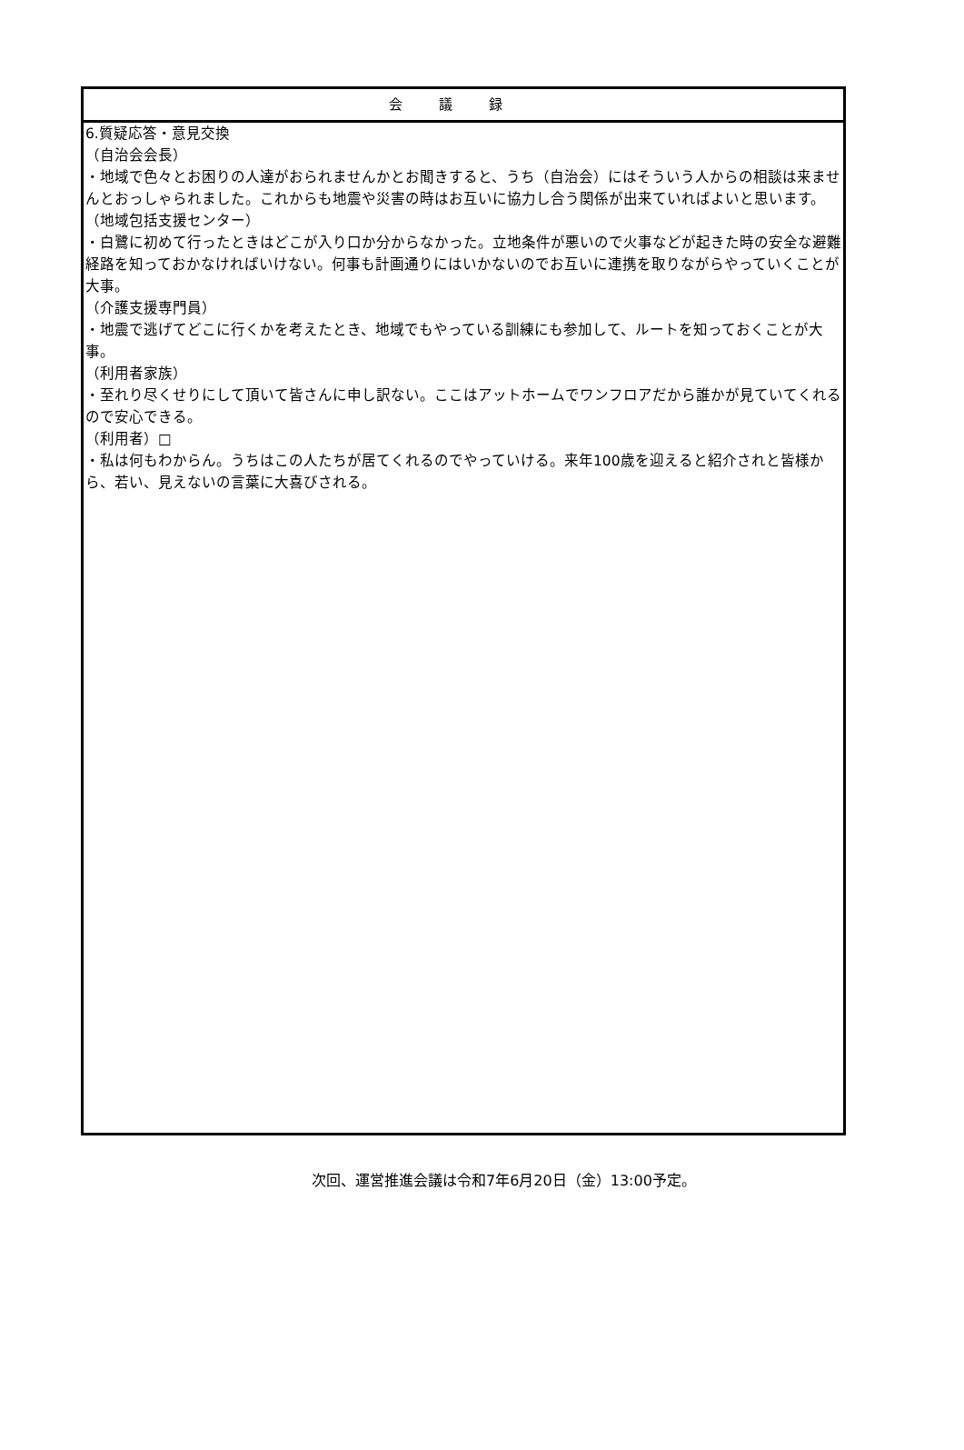会議録
6.質疑応答・意見交換
（自治会会長）
・地域で色々とお困りの人達がおられませんかとお聞きすると、うち（自治会）にはそういう人からの相談は来ませんとおっしゃられました。これからも地震や災害の時はお互いに協力し合う関係が出来ていればよいと思います。
（地域包括支援センター）
・白鷺に初めて行ったときはどこが入り口か分からなかった。立地条件が悪いので火事などが起きた時の安全な避難経路を知っておかなければいけない。何事も計画通りにはいかないのでお互いに連携を取りながらやっていくことが大事。
（介護支援専門員）
・地震で逃げてどこに行くかを考えたとき、地域でもやっている訓練にも参加して、ルートを知っておくことが大事。
（利用者家族）
・至れり尽くせりにして頂いて皆さんに申し訳ない。ここはアットホームでワンフロアだから誰かが見ていてくれるので安心できる。
（利用者）□
・私は何もわからん。うちはこの人たちが居てくれるのでやっていける。来年100歳を迎えると紹介されと皆様から、若い、見えないの言葉に大喜びされる。
次回、運営推進会議は令和7年6月20日（金）13:00予定。